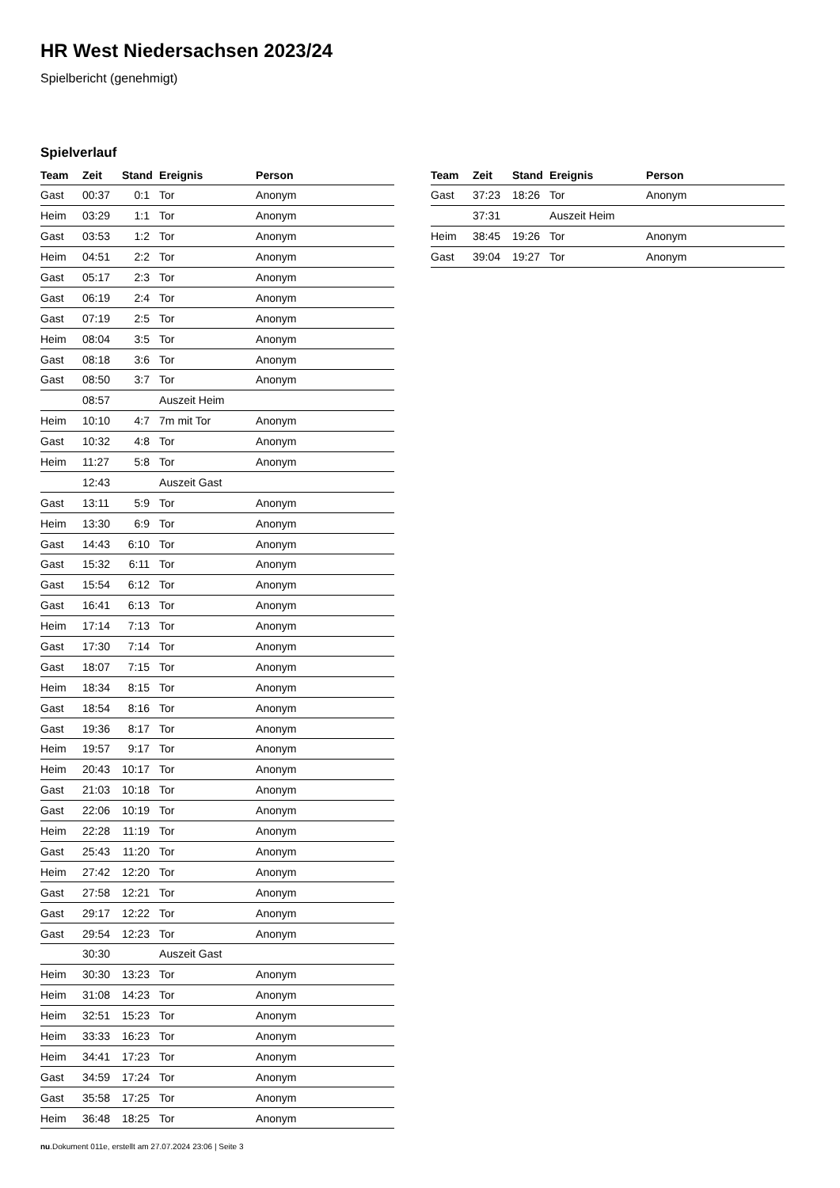HR West Niedersachsen 2023/24
Spielbericht (genehmigt)
Spielverlauf
| Team | Zeit | Stand | Ereignis | Person |
| --- | --- | --- | --- | --- |
| Gast | 00:37 | 0:1 | Tor | Anonym |
| Heim | 03:29 | 1:1 | Tor | Anonym |
| Gast | 03:53 | 1:2 | Tor | Anonym |
| Heim | 04:51 | 2:2 | Tor | Anonym |
| Gast | 05:17 | 2:3 | Tor | Anonym |
| Gast | 06:19 | 2:4 | Tor | Anonym |
| Gast | 07:19 | 2:5 | Tor | Anonym |
| Heim | 08:04 | 3:5 | Tor | Anonym |
| Gast | 08:18 | 3:6 | Tor | Anonym |
| Gast | 08:50 | 3:7 | Tor | Anonym |
| | 08:57 | | Auszeit Heim | |
| Heim | 10:10 | 4:7 | 7m mit Tor | Anonym |
| Gast | 10:32 | 4:8 | Tor | Anonym |
| Heim | 11:27 | 5:8 | Tor | Anonym |
| | 12:43 | | Auszeit Gast | |
| Gast | 13:11 | 5:9 | Tor | Anonym |
| Heim | 13:30 | 6:9 | Tor | Anonym |
| Gast | 14:43 | 6:10 | Tor | Anonym |
| Gast | 15:32 | 6:11 | Tor | Anonym |
| Gast | 15:54 | 6:12 | Tor | Anonym |
| Gast | 16:41 | 6:13 | Tor | Anonym |
| Heim | 17:14 | 7:13 | Tor | Anonym |
| Gast | 17:30 | 7:14 | Tor | Anonym |
| Gast | 18:07 | 7:15 | Tor | Anonym |
| Heim | 18:34 | 8:15 | Tor | Anonym |
| Gast | 18:54 | 8:16 | Tor | Anonym |
| Gast | 19:36 | 8:17 | Tor | Anonym |
| Heim | 19:57 | 9:17 | Tor | Anonym |
| Heim | 20:43 | 10:17 | Tor | Anonym |
| Gast | 21:03 | 10:18 | Tor | Anonym |
| Gast | 22:06 | 10:19 | Tor | Anonym |
| Heim | 22:28 | 11:19 | Tor | Anonym |
| Gast | 25:43 | 11:20 | Tor | Anonym |
| Heim | 27:42 | 12:20 | Tor | Anonym |
| Gast | 27:58 | 12:21 | Tor | Anonym |
| Gast | 29:17 | 12:22 | Tor | Anonym |
| Gast | 29:54 | 12:23 | Tor | Anonym |
| | 30:30 | | Auszeit Gast | |
| Heim | 30:30 | 13:23 | Tor | Anonym |
| Heim | 31:08 | 14:23 | Tor | Anonym |
| Heim | 32:51 | 15:23 | Tor | Anonym |
| Heim | 33:33 | 16:23 | Tor | Anonym |
| Heim | 34:41 | 17:23 | Tor | Anonym |
| Gast | 34:59 | 17:24 | Tor | Anonym |
| Gast | 35:58 | 17:25 | Tor | Anonym |
| Heim | 36:48 | 18:25 | Tor | Anonym |
| Team | Zeit | Stand | Ereignis | Person |
| --- | --- | --- | --- | --- |
| Gast | 37:23 | 18:26 | Tor | Anonym |
| | 37:31 | | Auszeit Heim | |
| Heim | 38:45 | 19:26 | Tor | Anonym |
| Gast | 39:04 | 19:27 | Tor | Anonym |
nu.Dokument 011e, erstellt am 27.07.2024 23:06 | Seite 3